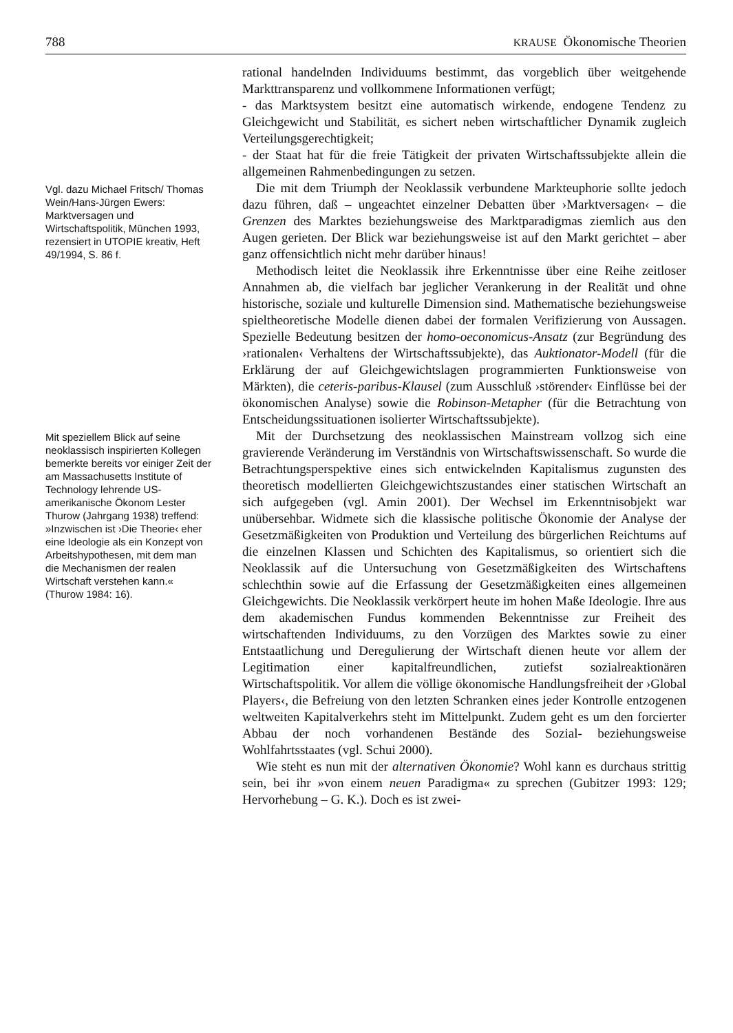788 KRAUSE Ökonomische Theorien
rational handelnden Individuums bestimmt, das vorgeblich über weitgehende Markttransparenz und vollkommene Informationen verfügt;
- das Marktsystem besitzt eine automatisch wirkende, endogene Tendenz zu Gleichgewicht und Stabilität, es sichert neben wirtschaftlicher Dynamik zugleich Verteilungsgerechtigkeit;
- der Staat hat für die freie Tätigkeit der privaten Wirtschaftssubjekte allein die allgemeinen Rahmenbedingungen zu setzen.
Vgl. dazu Michael Fritsch/ Thomas Wein/Hans-Jürgen Ewers: Marktversagen und Wirtschaftspolitik, München 1993, rezensiert in UTOPIE kreativ, Heft 49/1994, S. 86 f.
Die mit dem Triumph der Neoklassik verbundene Markteuphorie sollte jedoch dazu führen, daß – ungeachtet einzelner Debatten über ›Marktversagen‹ – die Grenzen des Marktes beziehungsweise des Marktparadigmas ziemlich aus den Augen gerieten. Der Blick war beziehungsweise ist auf den Markt gerichtet – aber ganz offensichtlich nicht mehr darüber hinaus!
Methodisch leitet die Neoklassik ihre Erkenntnisse über eine Reihe zeitloser Annahmen ab, die vielfach bar jeglicher Verankerung in der Realität und ohne historische, soziale und kulturelle Dimension sind. Mathematische beziehungsweise spieltheoretische Modelle dienen dabei der formalen Verifizierung von Aussagen. Spezielle Bedeutung besitzen der homo-oeconomicus-Ansatz (zur Begründung des ›rationalen‹ Verhaltens der Wirtschaftssubjekte), das Auktionator-Modell (für die Erklärung der auf Gleichgewichtslagen programmierten Funktionsweise von Märkten), die ceteris-paribus-Klausel (zum Ausschluß ›störender‹ Einflüsse bei der ökonomischen Analyse) sowie die Robinson-Metapher (für die Betrachtung von Entscheidungssituationen isolierter Wirtschaftssubjekte).
Mit speziellem Blick auf seine neoklassisch inspirierten Kollegen bemerkte bereits vor einiger Zeit der am Massachusetts Institute of Technology lehrende US-amerikanische Ökonom Lester Thurow (Jahrgang 1938) treffend: »Inzwischen ist ›Die Theorie‹ eher eine Ideologie als ein Konzept von Arbeitshypothesen, mit dem man die Mechanismen der realen Wirtschaft verstehen kann.« (Thurow 1984: 16).
Mit der Durchsetzung des neoklassischen Mainstream vollzog sich eine gravierende Veränderung im Verständnis von Wirtschaftswissenschaft. So wurde die Betrachtungsperspektive eines sich entwickelnden Kapitalismus zugunsten des theoretisch modellierten Gleichgewichtszustandes einer statischen Wirtschaft an sich aufgegeben (vgl. Amin 2001). Der Wechsel im Erkenntnisobjekt war unübersehbar. Widmete sich die klassische politische Ökonomie der Analyse der Gesetzmäßigkeiten von Produktion und Verteilung des bürgerlichen Reichtums auf die einzelnen Klassen und Schichten des Kapitalismus, so orientiert sich die Neoklassik auf die Untersuchung von Gesetzmäßigkeiten des Wirtschaftens schlechthin sowie auf die Erfassung der Gesetzmäßigkeiten eines allgemeinen Gleichgewichts. Die Neoklassik verkörpert heute im hohen Maße Ideologie. Ihre aus dem akademischen Fundus kommenden Bekenntnisse zur Freiheit des wirtschaftenden Individuums, zu den Vorzügen des Marktes sowie zu einer Entstaatlichung und Deregulierung der Wirtschaft dienen heute vor allem der Legitimation einer kapitalfreundlichen, zutiefst sozialreaktionären Wirtschaftspolitik. Vor allem die völlige ökonomische Handlungsfreiheit der ›Global Players‹, die Befreiung von den letzten Schranken eines jeder Kontrolle entzogenen weltweiten Kapitalverkehrs steht im Mittelpunkt. Zudem geht es um den forcierter Abbau der noch vorhandenen Bestände des Sozial- beziehungsweise Wohlfahrtsstaates (vgl. Schui 2000).
Wie steht es nun mit der alternativen Ökonomie? Wohl kann es durchaus strittig sein, bei ihr »von einem neuen Paradigma« zu sprechen (Gubitzer 1993: 129; Hervorhebung – G. K.). Doch es ist zwei-